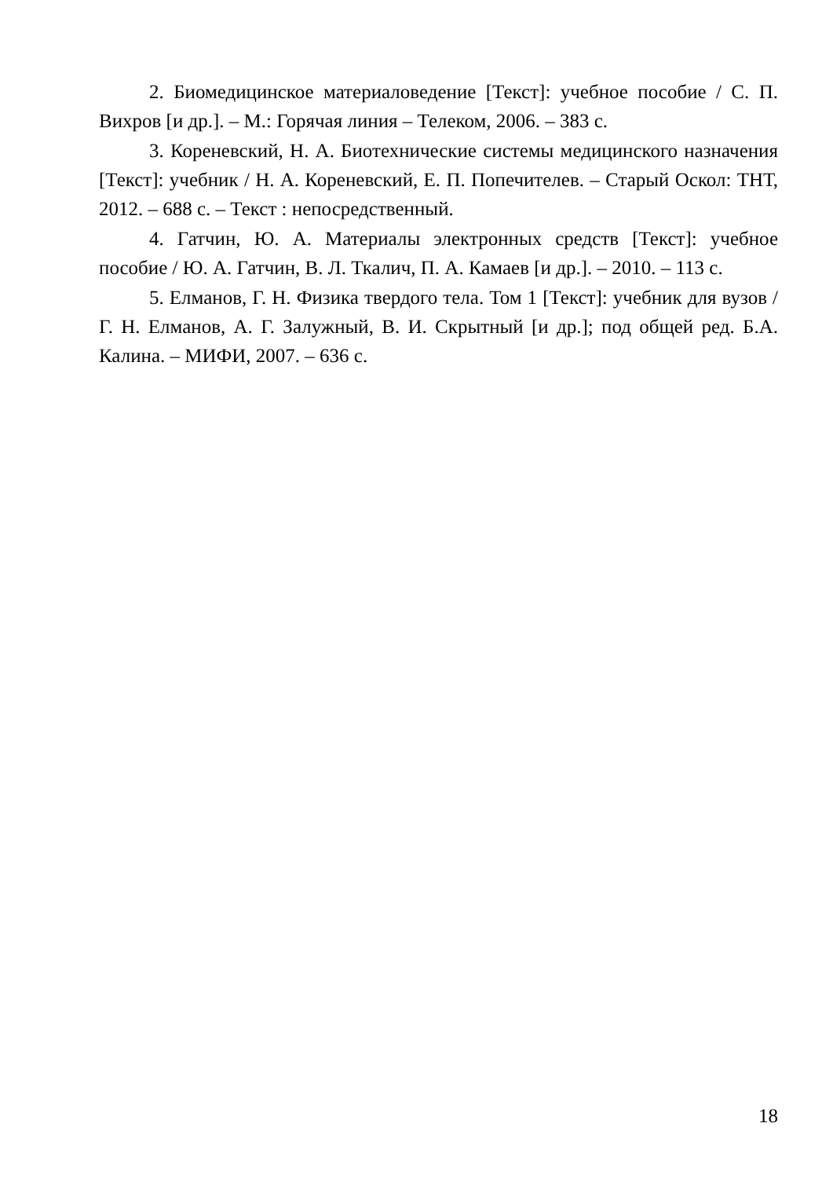2. Биомедицинское материаловедение [Текст]: учебное пособие / С. П. Вихров [и др.]. – М.: Горячая линия – Телеком, 2006. – 383 с.
3. Кореневский, Н. А. Биотехнические системы медицинского назначения [Текст]: учебник / Н. А. Кореневский, Е. П. Попечителев. – Старый Оскол: ТНТ, 2012. – 688 с. – Текст : непосредственный.
4. Гатчин, Ю. А. Материалы электронных средств [Текст]: учебное пособие / Ю. А. Гатчин, В. Л. Ткалич, П. А. Камаев [и др.]. – 2010. – 113 с.
5. Елманов, Г. Н. Физика твердого тела. Том 1 [Текст]: учебник для вузов / Г. Н. Елманов, А. Г. Залужный, В. И. Скрытный [и др.]; под общей ред. Б.А. Калина. – МИФИ, 2007. – 636 с.
18